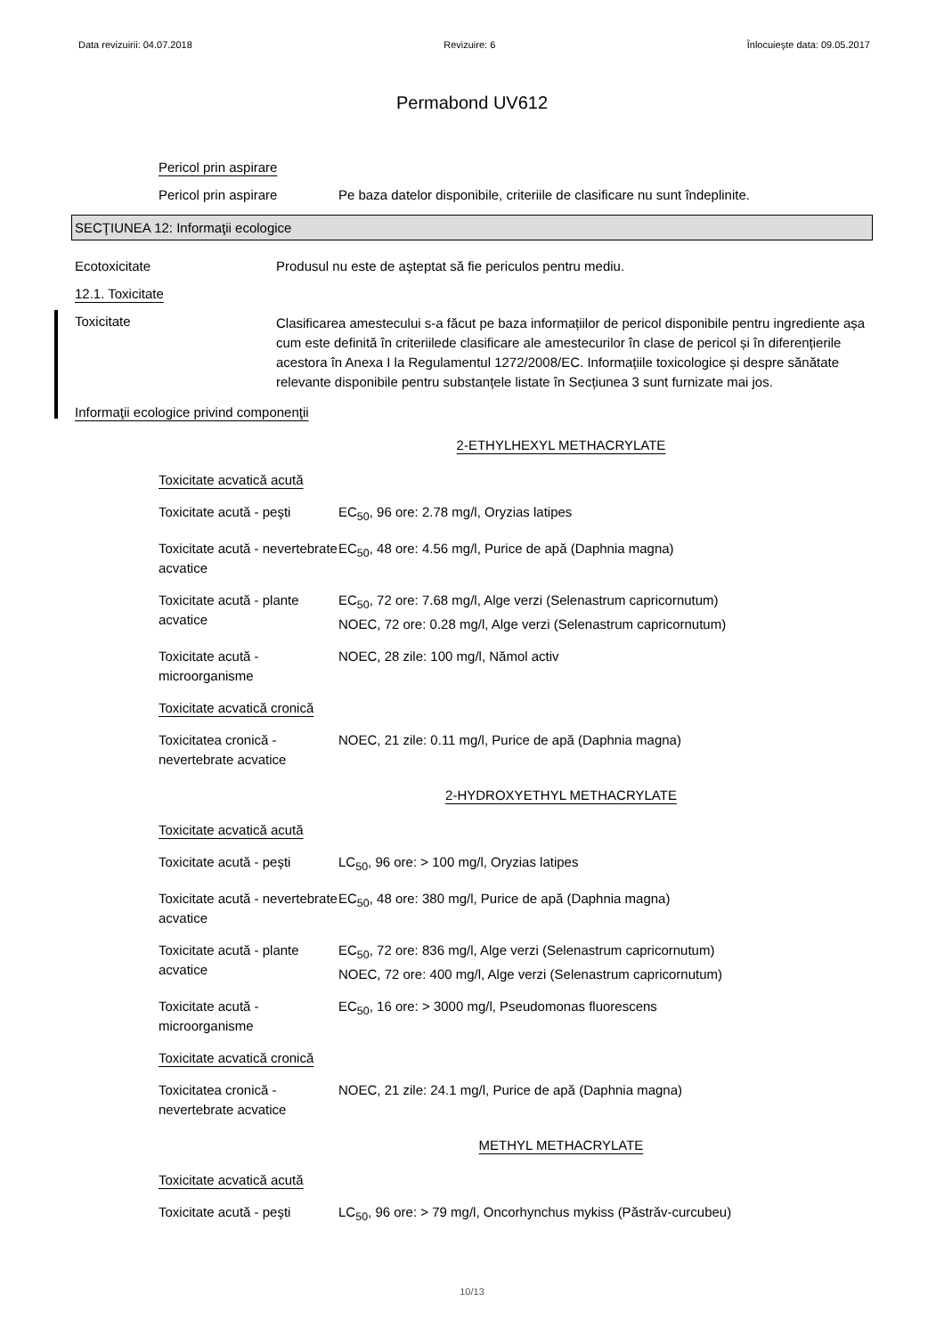Data revizuirii: 04.07.2018 Revizuire: 6 Înlocuieşte data: 09.05.2017
Permabond UV612
Pericol prin aspirare
Pericol prin aspirare Pe baza datelor disponibile, criteriile de clasificare nu sunt îndeplinite.
SECŢIUNEA 12: Informaţii ecologice
Ecotoxicitate Produsul nu este de aşteptat să fie periculos pentru mediu.
12.1. Toxicitate
Toxicitate
Clasificarea amestecului s-a făcut pe baza informațiilor de pericol disponibile pentru ingrediente așa cum este definită în criteriilede clasificare ale amestecurilor în clase de pericol și în diferențierile acestora în Anexa I la Regulamentul 1272/2008/EC. Informațiile toxicologice și despre sănătate relevante disponibile pentru substanțele listate în Secțiunea 3 sunt furnizate mai jos.
Informaţii ecologice privind componenţii
2-ETHYLHEXYL METHACRYLATE
Toxicitate acvatică acută
Toxicitate acută - peşti
EC<sub>50</sub>, 96 ore: 2.78 mg/l, Oryzias latipes
Toxicitate acută - nevertebrate acvatice
EC<sub>50</sub>, 48 ore: 4.56 mg/l, Purice de apă (Daphnia magna)
Toxicitate acută - plante acvatice
EC<sub>50</sub>, 72 ore: 7.68 mg/l, Alge verzi (Selenastrum capricornutum)
NOEC, 72 ore: 0.28 mg/l, Alge verzi (Selenastrum capricornutum)
Toxicitate acută - microorganisme
NOEC, 28 zile: 100 mg/l, Nămol activ
Toxicitate acvatică cronică
Toxicitatea cronică - nevertebrate acvatice
NOEC, 21 zile: 0.11 mg/l, Purice de apă (Daphnia magna)
2-HYDROXYETHYL METHACRYLATE
Toxicitate acvatică acută
Toxicitate acută - peşti
LC<sub>50</sub>, 96 ore: > 100 mg/l, Oryzias latipes
Toxicitate acută - nevertebrate acvatice
EC<sub>50</sub>, 48 ore: 380 mg/l, Purice de apă (Daphnia magna)
Toxicitate acută - plante acvatice
EC<sub>50</sub>, 72 ore: 836 mg/l, Alge verzi (Selenastrum capricornutum)
NOEC, 72 ore: 400 mg/l, Alge verzi (Selenastrum capricornutum)
Toxicitate acută - microorganisme
EC<sub>50</sub>, 16 ore: > 3000 mg/l, Pseudomonas fluorescens
Toxicitate acvatică cronică
Toxicitatea cronică - nevertebrate acvatice
NOEC, 21 zile: 24.1 mg/l, Purice de apă (Daphnia magna)
METHYL METHACRYLATE
Toxicitate acvatică acută
Toxicitate acută - peşti
LC<sub>50</sub>, 96 ore: > 79 mg/l, Oncorhynchus mykiss (Păstrăv-curcubeu)
10/13